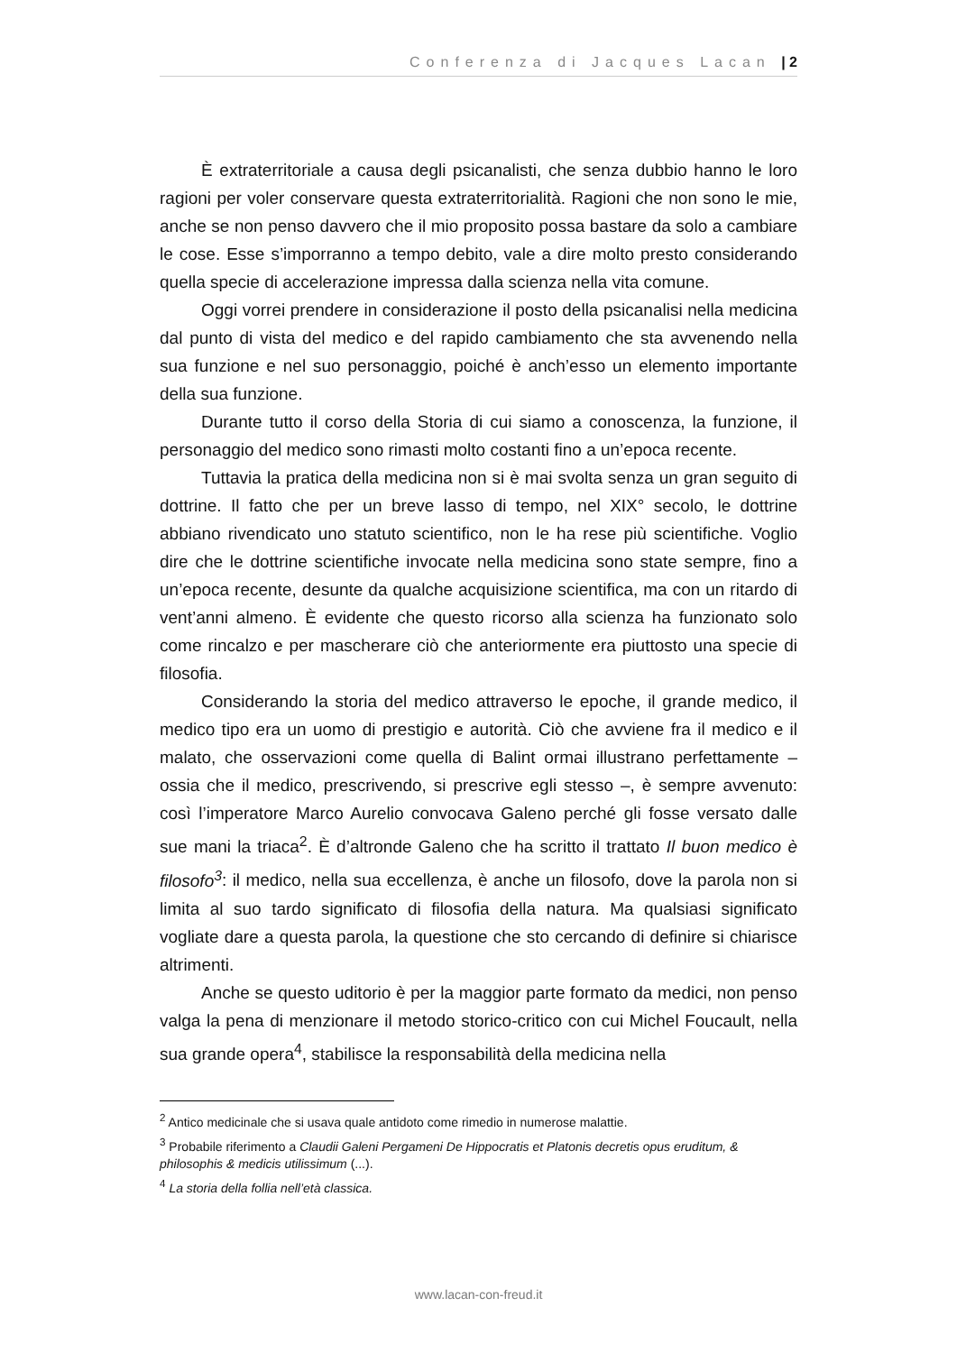Conferenza di Jacques Lacan | 2
È extraterritoriale a causa degli psicanalisti, che senza dubbio hanno le loro ragioni per voler conservare questa extraterritorialità. Ragioni che non sono le mie, anche se non penso davvero che il mio proposito possa bastare da solo a cambiare le cose. Esse s’imporranno a tempo debito, vale a dire molto presto considerando quella specie di accelerazione impressa dalla scienza nella vita comune.
Oggi vorrei prendere in considerazione il posto della psicanalisi nella medicina dal punto di vista del medico e del rapido cambiamento che sta avvenendo nella sua funzione e nel suo personaggio, poiché è anch’esso un elemento importante della sua funzione.
Durante tutto il corso della Storia di cui siamo a conoscenza, la funzione, il personaggio del medico sono rimasti molto costanti fino a un’epoca recente.
Tuttavia la pratica della medicina non si è mai svolta senza un gran seguito di dottrine. Il fatto che per un breve lasso di tempo, nel XIX° secolo, le dottrine abbiano rivendicato uno statuto scientifico, non le ha rese più scientifiche. Voglio dire che le dottrine scientifiche invocate nella medicina sono state sempre, fino a un’epoca recente, desunte da qualche acquisizione scientifica, ma con un ritardo di vent’anni almeno. È evidente che questo ricorso alla scienza ha funzionato solo come rincalzo e per mascherare ciò che anteriormente era piuttosto una specie di filosofia.
Considerando la storia del medico attraverso le epoche, il grande medico, il medico tipo era un uomo di prestigio e autorità. Ciò che avviene fra il medico e il malato, che osservazioni come quella di Balint ormai illustrano perfettamente – ossia che il medico, prescrivendo, si prescrive egli stesso –, è sempre avvenuto: così l’imperatore Marco Aurelio convocava Galeno perché gli fosse versato dalle sue mani la triaca<sup>2</sup>. È d’altronde Galeno che ha scritto il trattato Il buon medico è filosofo<sup>3</sup>: il medico, nella sua eccellenza, è anche un filosofo, dove la parola non si limita al suo tardo significato di filosofia della natura. Ma qualsiasi significato vogliate dare a questa parola, la questione che sto cercando di definire si chiarisce altrimenti.
Anche se questo uditorio è per la maggior parte formato da medici, non penso valga la pena di menzionare il metodo storico-critico con cui Michel Foucault, nella sua grande opera<sup>4</sup>, stabilisce la responsabilità della medicina nella
<sup>2</sup> Antico medicinale che si usava quale antidoto come rimedio in numerose malattie.
<sup>3</sup> Probabile riferimento a Claudii Galeni Pergameni De Hippocratis et Platonis decretis opus eruditum, & philosophis & medicis utilissimum (...).
<sup>4</sup> La storia della follia nell’età classica.
www.lacan-con-freud.it